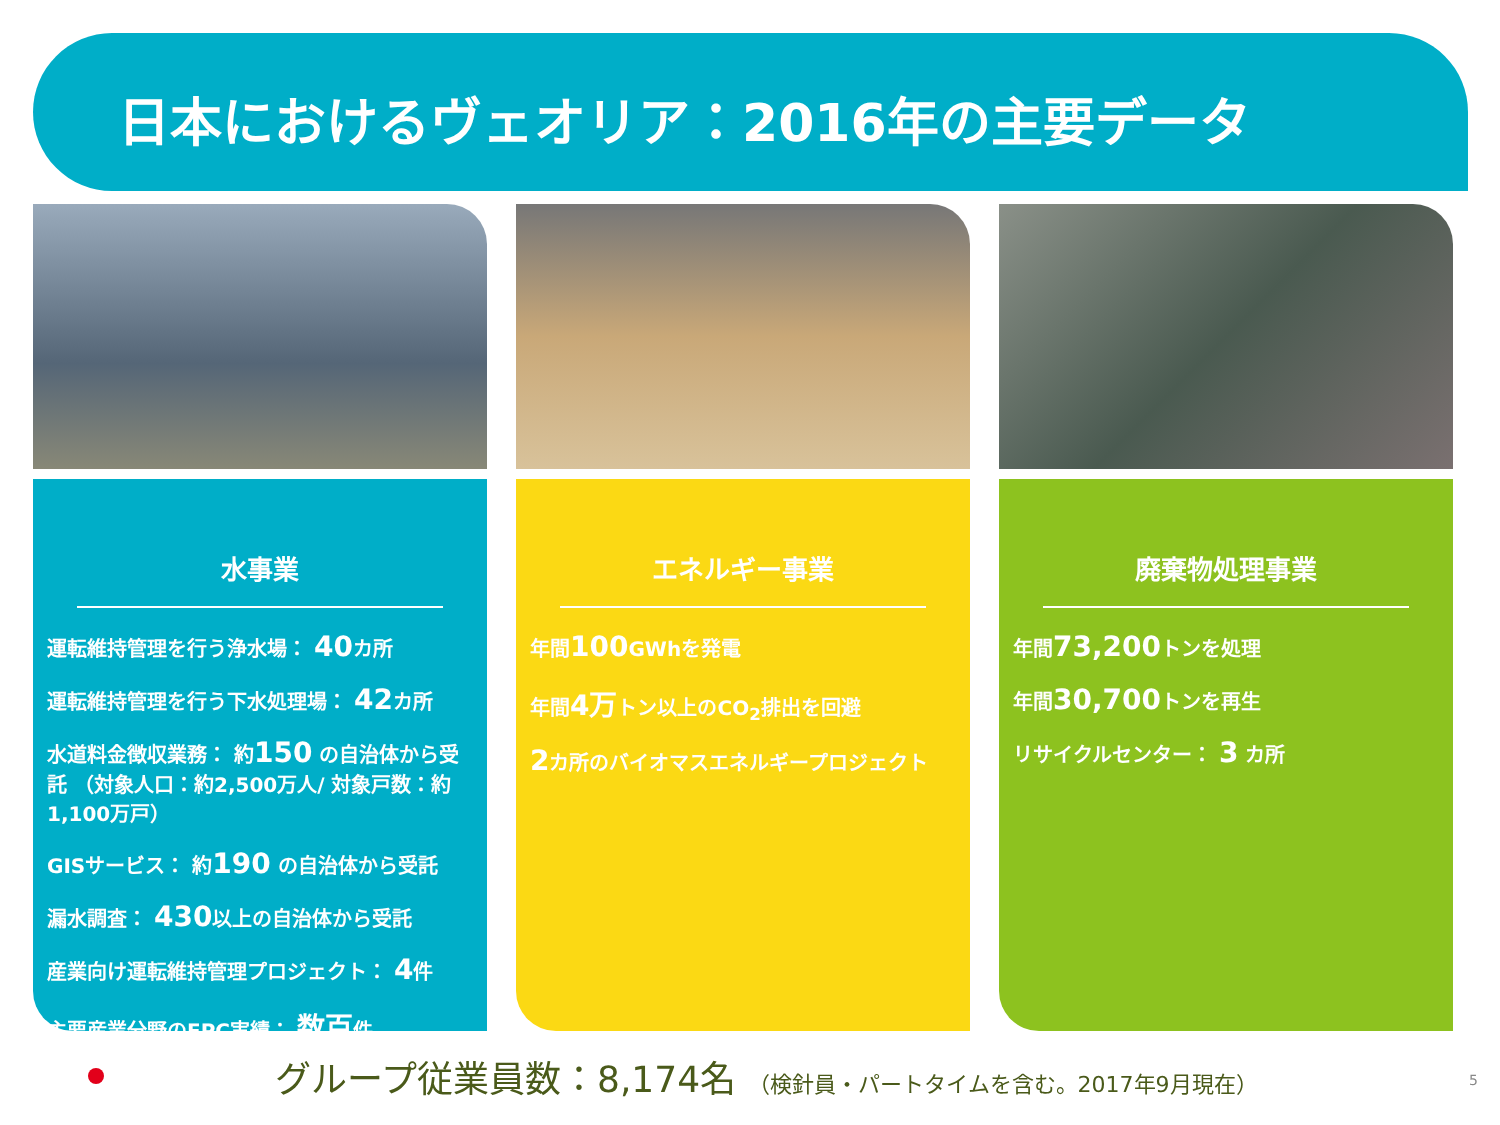日本におけるヴェオリア：2016年の主要データ
水事業
運転維持管理を行う浄水場： 40カ所
運転維持管理を行う下水処理場： 42カ所
水道料金徴収業務： 約150 の自治体から受託 （対象人口：約2,500万人/ 対象戸数：約1,100万戸）
GISサービス： 約190 の自治体から受託
漏水調査： 430以上の自治体から受託
産業向け運転維持管理プロジェクト： 4件
主要産業分野のEPC実績： 数百件
エネルギー事業
年間100 GWhを発電
年間4万トン以上のCO<sub>2</sub>排出を回避
2カ所のバイオマスエネルギープロジェクト
廃棄物処理事業
年間73,200トンを処理
年間30,700トンを再生
リサイクルセンター： 3 カ所
グループ従業員数：8,174名 （検針員・パートタイムを含む。2017年9月現在）
5